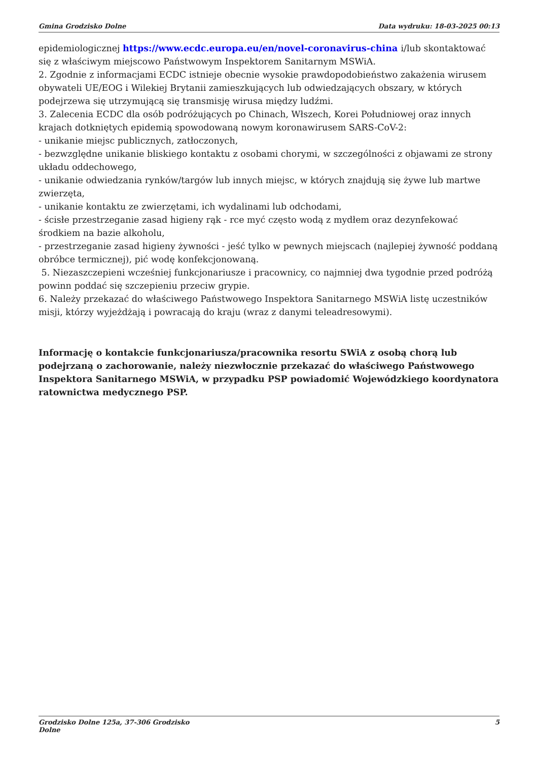Gmina Grodzisko Dolne Data wydruku: 18-03-2025 00:13
epidemiologicznej https://www.ecdc.europa.eu/en/novel-coronavirus-china i/lub skontaktować się z właściwym miejscowo Państwowym Inspektorem Sanitarnym MSWiA.
2. Zgodnie z informacjami ECDC istnieje obecnie wysokie prawdopodobieństwo zakażenia wirusem obywateli UE/EOG i Wilekiej Brytanii zamieszkujących lub odwiedzających obszary, w których podejrzewa się utrzymującą się transmisję wirusa między ludźmi.
3. Zalecenia ECDC dla osób podróżujących po Chinach, Włszech, Korei Południowej oraz innych krajach dotkniętych epidemią spowodowaną nowym koronawirusem SARS-CoV-2:
- unikanie miejsc publicznych, zatłoczonych,
- bezwzględne unikanie bliskiego kontaktu z osobami chorymi, w szczególności z objawami ze strony układu oddechowego,
- unikanie odwiedzania rynków/targów lub innych miejsc, w których znajdują się żywe lub martwe zwierzęta,
- unikanie kontaktu ze zwierzętami, ich wydalinami lub odchodami,
- ścisłe przestrzeganie zasad higieny rąk - rce myć często wodą z mydłem oraz dezynfekować środkiem na bazie alkoholu,
- przestrzeganie zasad higieny żywności - jeść tylko w pewnych miejscach (najlepiej żywność poddaną obróbce termicznej), pić wodę konfekcjonowaną.
5. Niezaszczepieni wcześniej funkcjonariusze i pracownicy, co najmniej dwa tygodnie przed podróżą powinn poddać się szczepieniu przeciw grypie.
6. Należy przekazać do właściwego Państwowego Inspektora Sanitarnego MSWiA listę uczestników misji, którzy wyjeżdżają i powracają do kraju (wraz z danymi teleadresowymi).
Informację o kontakcie funkcjonariusza/pracownika resortu SWiA z osobą chorą lub podejrzaną o zachorowanie, należy niezwłocznie przekazać do właściwego Państwowego Inspektora Sanitarnego MSWiA, w przypadku PSP powiadomić Wojewódzkiego koordynatora ratownictwa medycznego PSP.
Grodzisko Dolne 125a, 37-306 Grodzisko
Dolne 5